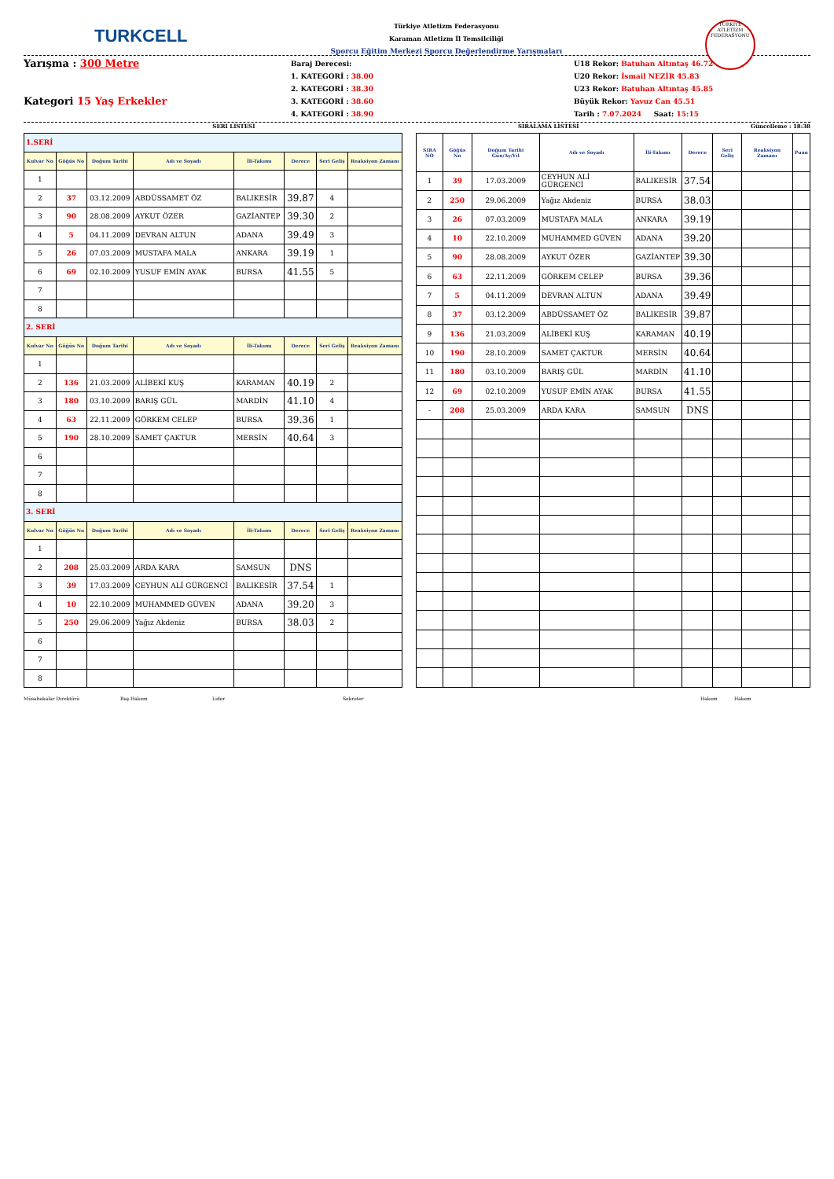TURKCELL
Türkiye Atletizm Federasyonu
Karaman Atletizm İl Temsilciliği
Sporcu Eğitim Merkezi Sporcu Değerlendirme Yarışmaları
TÜRKİYE ATLETİZM FEDERASYONU
Yarışma : 300 Metre
Kategori 15 Yaş Erkekler
Baraj Derecesi:
1. KATEGORİ : 38.00
2. KATEGORİ : 38.30
3. KATEGORİ : 38.60
4. KATEGORİ : 38.90
U18 Rekor: Batuhan Altıntaş 46.72
U20 Rekor: İsmail NEZİR 45.83
U23 Rekor: Batuhan Altıntaş 45.85
Büyük Rekor: Yavuz Can 45.51
Tarih : 7.07.2024 Saat: 15:15
SERİ LİSTESİ SIRALAMA LİSTESİ Güncelleme : 18:38
| 1.SERİ | | | | | | | |
| Kulvar No | Göğüs No | Doğum Tarihi | Adı ve Soyadı | İli-Takımı | Derece | Seri Geliş | Reaksiyon Zamanı |
| 1 | | | | | | | |
| 2 | 37 | 03.12.2009 | ABDÜSSAMET ÖZ | BALIKESİR | 39.87 | 4 | |
| 3 | 90 | 28.08.2009 | AYKUT ÖZER | GAZİANTEP | 39.30 | 2 | |
| 4 | 5 | 04.11.2009 | DEVRAN ALTUN | ADANA | 39.49 | 3 | |
| 5 | 26 | 07.03.2009 | MUSTAFA MALA | ANKARA | 39.19 | 1 | |
| 6 | 69 | 02.10.2009 | YUSUF EMİN AYAK | BURSA | 41.55 | 5 | |
| 7 | | | | | | | |
| 8 | | | | | | | |
| 2. SERİ | | | | | | | |
| Kulvar No | Göğüs No | Doğum Tarihi | Adı ve Soyadı | İli-Takımı | Derece | Seri Geliş | Reaksiyon Zamanı |
| 1 | | | | | | | |
| 2 | 136 | 21.03.2009 | ALİBEKİ KUŞ | KARAMAN | 40.19 | 2 | |
| 3 | 180 | 03.10.2009 | BARIŞ GÜL | MARDİN | 41.10 | 4 | |
| 4 | 63 | 22.11.2009 | GÖRKEM CELEP | BURSA | 39.36 | 1 | |
| 5 | 190 | 28.10.2009 | SAMET ÇAKTUR | MERSİN | 40.64 | 3 | |
| 6 | | | | | | | |
| 7 | | | | | | | |
| 8 | | | | | | | |
| 3. SERİ | | | | | | | |
| Kulvar No | Göğüs No | Doğum Tarihi | Adı ve Soyadı | İli-Takımı | Derece | Seri Geliş | Reaksiyon Zamanı |
| 1 | | | | | | | |
| 2 | 208 | 25.03.2009 | ARDA KARA | SAMSUN | DNS | | |
| 3 | 39 | 17.03.2009 | CEYHUN ALİ GÜRGENCİ | BALIKESİR | 37.54 | 1 | |
| 4 | 10 | 22.10.2009 | MUHAMMED GÜVEN | ADANA | 39.20 | 3 | |
| 5 | 250 | 29.06.2009 | Yağız Akdeniz | BURSA | 38.03 | 2 | |
| 6 | | | | | | | |
| 7 | | | | | | | |
| 8 | | | | | | | |
| SIRA NO | Göğüs No | Doğum Tarihi Gün/Ay/Yıl | Adı ve Soyadı | İli-Takımı | Derece | Seri Geliş | Reaksiyon Zamanı | Puan |
| --- | --- | --- | --- | --- | --- | --- | --- | --- |
| 1 | 39 | 17.03.2009 | CEYHUN ALİ GÜRGENCİ | BALIKESİR | 37.54 | | | |
| 2 | 250 | 29.06.2009 | Yağız Akdeniz | BURSA | 38.03 | | | |
| 3 | 26 | 07.03.2009 | MUSTAFA MALA | ANKARA | 39.19 | | | |
| 4 | 10 | 22.10.2009 | MUHAMMED GÜVEN | ADANA | 39.20 | | | |
| 5 | 90 | 28.08.2009 | AYKUT ÖZER | GAZİANTEP | 39.30 | | | |
| 6 | 63 | 22.11.2009 | GÖRKEM CELEP | BURSA | 39.36 | | | |
| 7 | 5 | 04.11.2009 | DEVRAN ALTUN | ADANA | 39.49 | | | |
| 8 | 37 | 03.12.2009 | ABDÜSSAMET ÖZ | BALIKESİR | 39.87 | | | |
| 9 | 136 | 21.03.2009 | ALİBEKİ KUŞ | KARAMAN | 40.19 | | | |
| 10 | 190 | 28.10.2009 | SAMET ÇAKTUR | MERSİN | 40.64 | | | |
| 11 | 180 | 03.10.2009 | BARIŞ GÜL | MARDİN | 41.10 | | | |
| 12 | 69 | 02.10.2009 | YUSUF EMİN AYAK | BURSA | 41.55 | | | |
| - | 208 | 25.03.2009 | ARDA KARA | SAMSUN | DNS | | | |
Müsabakalar Direktörü Baş Hakem Lider Sekreter Hakem Hakem